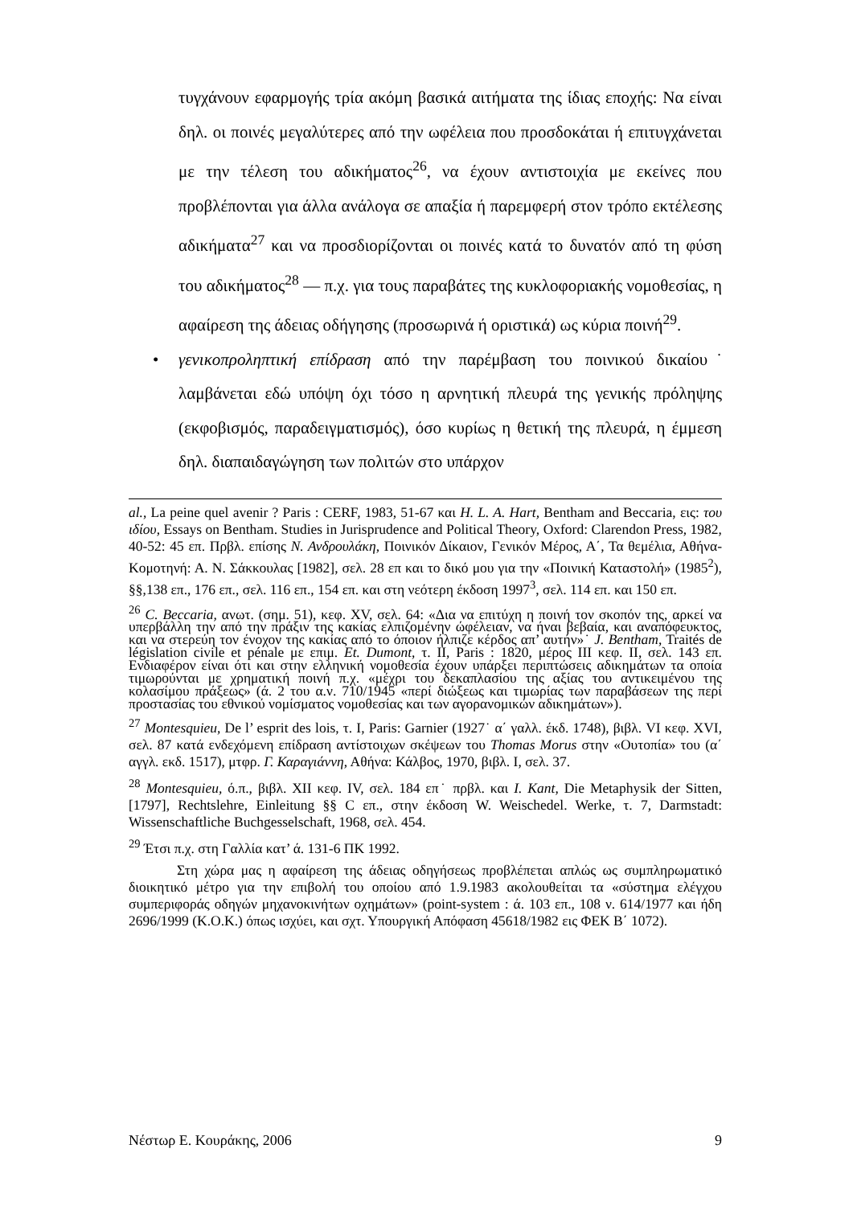τυγχάνουν εφαρμογής τρία ακόμη βασικά αιτήματα της ίδιας εποχής: Να είναι δηλ. οι ποινές μεγαλύτερες από την ωφέλεια που προσδοκάται ή επιτυγχάνεται με την τέλεση του αδικήματος<sup>26</sup>, να έχουν αντιστοιχία με εκείνες που προβλέπονται για άλλα ανάλογα σε απαξία ή παρεμφερή στον τρόπο εκτέλεσης αδικήματα<sup>27</sup> και να προσδιορίζονται οι ποινές κατά το δυνατόν από τη φύση του αδικήματος<sup>28</sup> — π.χ. για τους παραβάτες της κυκλοφοριακής νομοθεσίας, η αφαίρεση της άδειας οδήγησης (προσωρινά ή οριστικά) ως κύρια ποινή<sup>29</sup>.
• γενικοπροληπτική επίδραση από την παρέμβαση του ποινικού δικαίου˙ λαμβάνεται εδώ υπόψη όχι τόσο η αρνητική πλευρά της γενικής πρόληψης (εκφοβισμός, παραδειγματισμός), όσο κυρίως η θετική της πλευρά, η έμμεση δηλ. διαπαιδαγώγηση των πολιτών στο υπάρχον
al., La peine quel avenir ? Paris : CERF, 1983, 51-67 και H. L. A. Hart, Bentham and Beccaria, εις: του ιδίου, Essays on Bentham. Studies in Jurisprudence and Political Theory, Oxford: Clarendon Press, 1982, 40-52: 45 επ. Πρβλ. επίσης Ν. Ανδρουλάκη, Ποινικόν Δίκαιον, Γενικόν Μέρος, Α΄, Τα θεμέλια, Αθήνα-Κομοτηνή: Α. Ν. Σάκκουλας [1982], σελ. 28 επ και το δικό μου για την «Ποινική Καταστολή» (1985<sup>2</sup>), §§,138 επ., 176 επ., σελ. 116 επ., 154 επ. και στη νεότερη έκδοση 1997<sup>3</sup>, σελ. 114 επ. και 150 επ.
<sup>26</sup> C. Beccaria, ανωτ. (σημ. 51), κεφ. XV, σελ. 64: «Δια να επιτύχη η ποινή τον σκοπόν της, αρκεί να υπερβάλλη την από την πράξιν της κακίας ελπιζομένην ώφέλειαν, να ήναι βεβαία, και αναπόφευκτος, και να στερεύη τον ένοχον της κακίας από το όποιον ήλπιζε κέρδος απ’ αυτήν»˙ J. Bentham, Traités de législation civile et pénale με επιμ. Et. Dumont, τ. II, Paris : 1820, μέρος III κεφ. II, σελ. 143 επ. Ενδιαφέρον είναι ότι και στην ελληνική νομοθεσία έχουν υπάρξει περιπτώσεις αδικημάτων τα οποία τιμωρούνται με χρηματική ποινή π.χ. «μέχρι του δεκαπλασίου της αξίας του αντικειμένου της κολασίμου πράξεως» (ά. 2 του α.ν. 710/1945 «περί διώξεως και τιμωρίας των παραβάσεων της περί προστασίας του εθνικού νομίσματος νομοθεσίας και των αγορανομικών αδικημάτων»).
<sup>27</sup> Montesquieu, De l’ esprit des lois, τ. I, Paris: Garnier (1927˙ α΄ γαλλ. έκδ. 1748), βιβλ. VI κεφ. XVI, σελ. 87 κατά ενδεχόμενη επίδραση αντίστοιχων σκέψεων του Thomas Morus στην «Ουτοπία» του (α΄ αγγλ. εκδ. 1517), μτφρ. Γ. Καραγιάννη, Αθήνα: Κάλβος, 1970, βιβλ. I, σελ. 37.
<sup>28</sup> Montesquieu, ό.π., βιβλ. XII κεφ. IV, σελ. 184 επ˙ πρβλ. και I. Kant, Die Metaphysik der Sitten, [1797], Rechtslehre, Einleitung §§ C επ., στην έκδοση W. Weischedel. Werke, τ. 7, Darmstadt: Wissenschaftliche Buchgesselschaft, 1968, σελ. 454.
<sup>29</sup> Έτσι π.χ. στη Γαλλία κατ’ ά. 131-6 ΠΚ 1992.
Στη χώρα μας η αφαίρεση της άδειας οδηγήσεως προβλέπεται απλώς ως συμπληρωματικό διοικητικό μέτρο για την επιβολή του οποίου από 1.9.1983 ακολουθείται τα «σύστημα ελέγχου συμπεριφοράς οδηγών μηχανοκινήτων οχημάτων» (point-system : ά. 103 επ., 108 ν. 614/1977 και ήδη 2696/1999 (Κ.Ο.Κ.) όπως ισχύει, και σχτ. Υπουργική Απόφαση 45618/1982 εις ΦΕΚ Β΄ 1072).
Νέστωρ Ε. Κουράκης, 2006 9